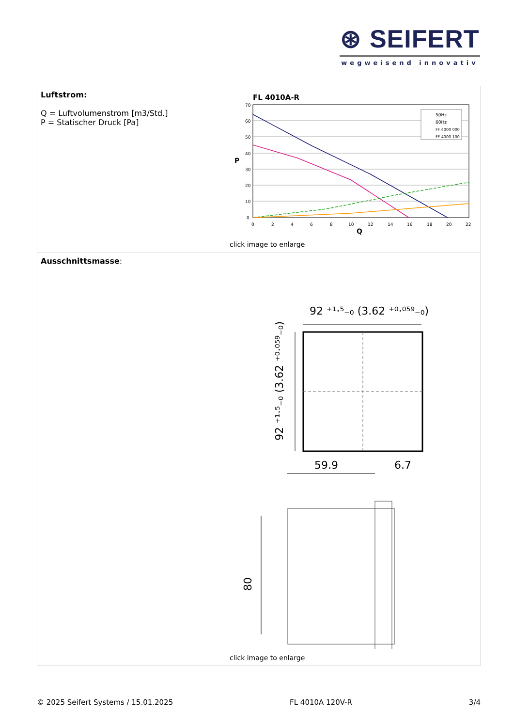⊛ SEIFERT
wegweisend innovativ
| Luftstrom: Q = Luftvolumenstrom [m3/Std.] P = Statischer Druck [Pa] | FL 4010A-R 70 60 50 40 30 20 10 0 P 0 2 4 6 8 10 12 14 16 18 20 22 Q 50Hz 60Hz FF 4000 000 FF 4000 100 click image to enlarge |
| Ausschnittsmasse : | 92 ⁺¹·⁵₋₀ (3.62 ⁺⁰·⁰⁵⁹₋₀) 92 ⁺¹·⁵₋₀ (3.62 ⁺⁰·⁰⁵⁹₋₀) 59.9 6.7 80 click image to enlarge |
© 2025 Seifert Systems / 15.01.2025 FL 4010A 120V-R 3/4